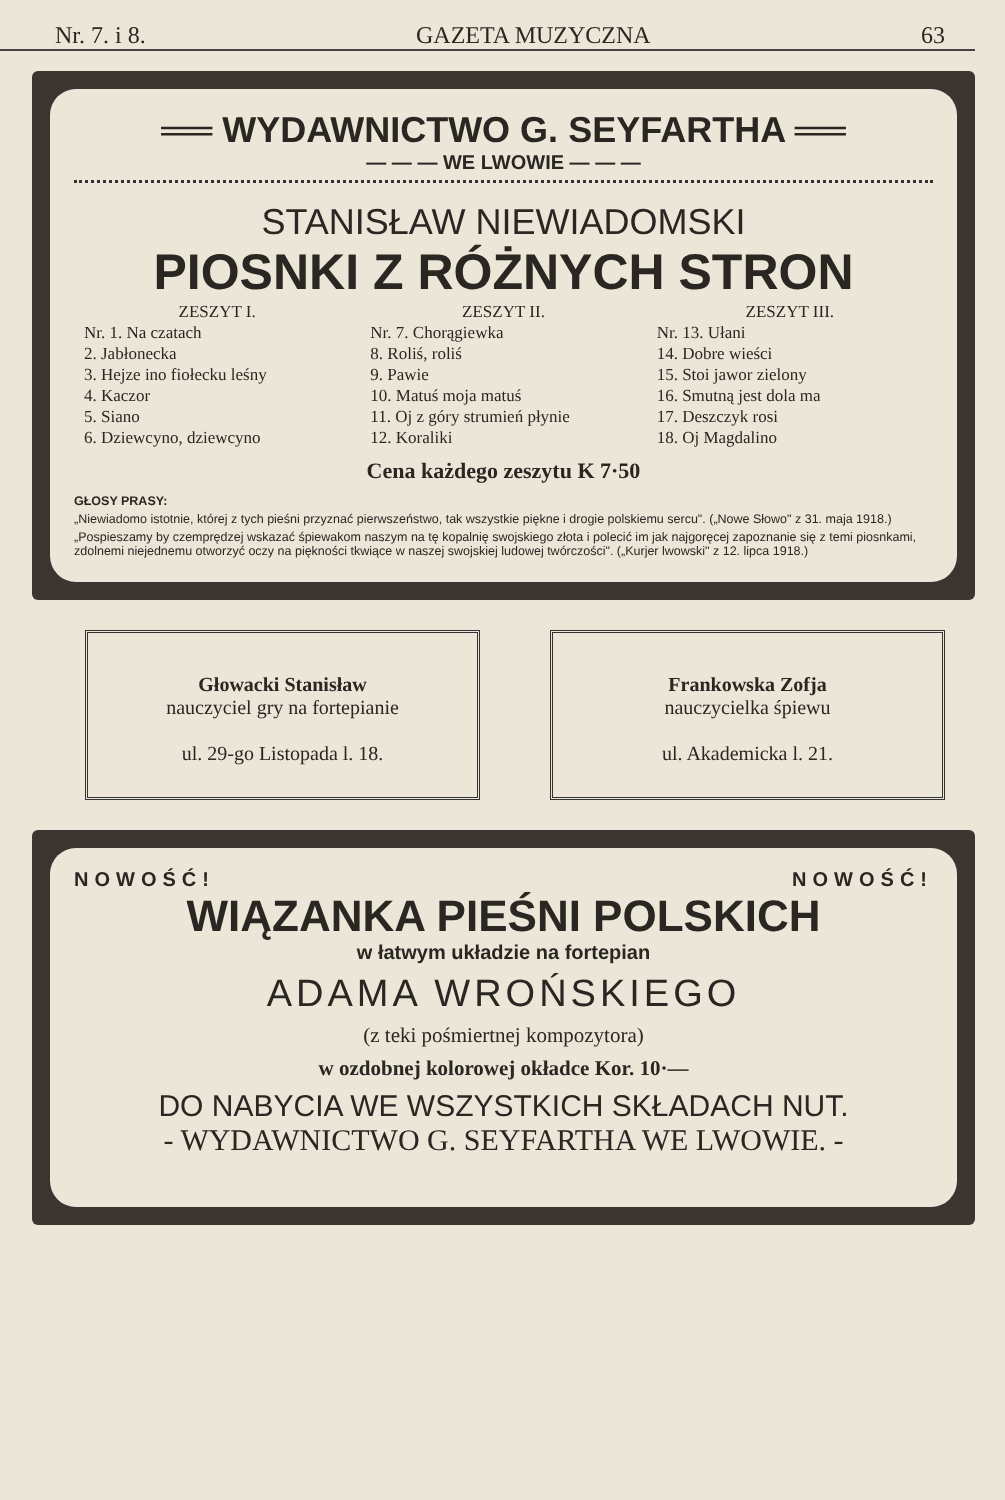Nr. 7. i 8. GAZETA MUZYCZNA 63
══ WYDAWNICTWO G. SEYFARTHA ══
— — — WE LWOWIE — — —
STANISŁAW NIEWIADOMSKI
PIOSNKI Z RÓŻNYCH STRON
ZESZYT I.
Nr. 1. Na czatach
2. Jabłonecka
3. Hejze ino fiołecku leśny
4. Kaczor
5. Siano
6. Dziewcyno, dziewcyno
ZESZYT II.
Nr. 7. Chorągiewka
8. Roliś, roliś
9. Pawie
10. Matuś moja matuś
11. Oj z góry strumień płynie
12. Koraliki
ZESZYT III.
Nr. 13. Ułani
14. Dobre wieści
15. Stoi jawor zielony
16. Smutną jest dola ma
17. Deszczyk rosi
18. Oj Magdalino
Cena każdego zeszytu K 7·50
GŁOSY PRASY:
„Niewiadomo istotnie, której z tych pieśni przyznać pierwszeństwo, tak wszystkie piękne i drogie polskiemu sercu". („Nowe Słowo" z 31. maja 1918.)
„Pospieszamy by czemprędzej wskazać śpiewakom naszym na tę kopalnię swojskiego złota i polecić im jak najgoręcej zapoznanie się z temi piosnkami, zdolnemi niejednemu otworzyć oczy na piękności tkwiące w naszej swojskiej ludowej twórczości". („Kurjer lwowski" z 12. lipca 1918.)
Głowacki Stanisław
nauczyciel gry na fortepianie
ul. 29-go Listopada l. 18.
Frankowska Zofja
nauczycielka śpiewu
ul. Akademicka l. 21.
NOWOŚĆ! NOWOŚĆ!
WIĄZANKA PIEŚNI POLSKICH
w łatwym układzie na fortepian
ADAMA WROŃSKIEGO
(z teki pośmiertnej kompozytora)
w ozdobnej kolorowej okładce Kor. 10·—
DO NABYCIA WE WSZYSTKICH SKŁADACH NUT.
- WYDAWNICTWO G. SEYFARTHA WE LWOWIE. -